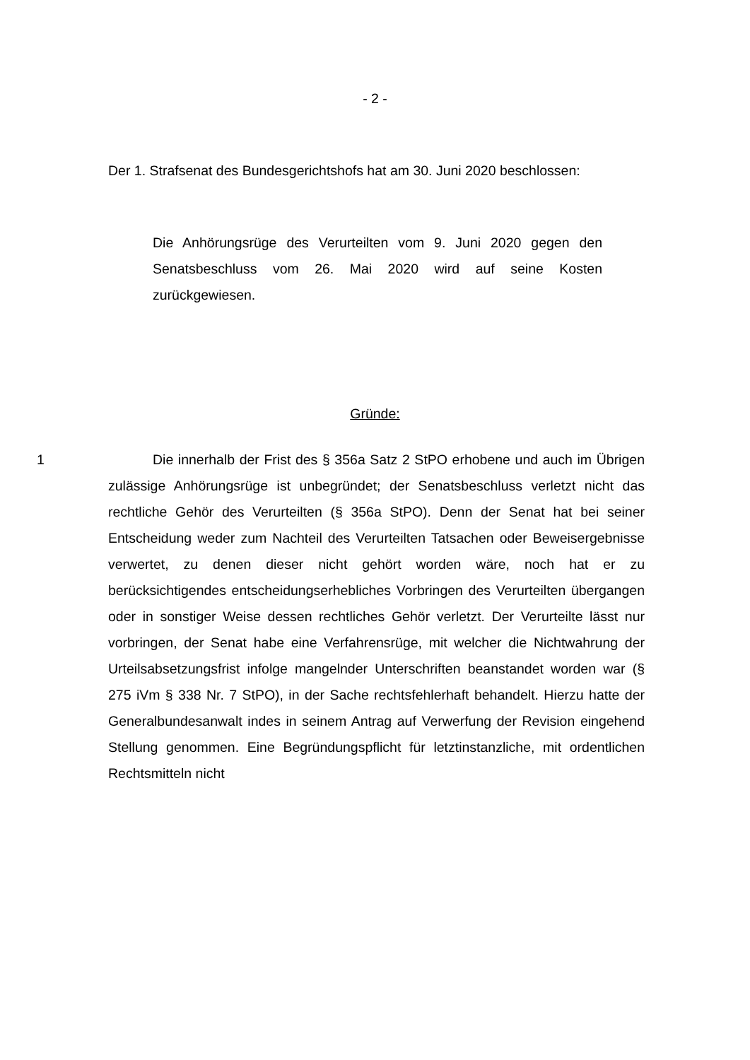- 2 -
Der 1. Strafsenat des Bundesgerichtshofs hat am 30. Juni 2020 beschlossen:
Die Anhörungsrüge des Verurteilten vom 9. Juni 2020 gegen den Senatsbeschluss vom 26. Mai 2020 wird auf seine Kosten zurückgewiesen.
Gründe:
1 Die innerhalb der Frist des § 356a Satz 2 StPO erhobene und auch im Übrigen zulässige Anhörungsrüge ist unbegründet; der Senatsbeschluss verletzt nicht das rechtliche Gehör des Verurteilten (§ 356a StPO). Denn der Senat hat bei seiner Entscheidung weder zum Nachteil des Verurteilten Tatsachen oder Beweisergebnisse verwertet, zu denen dieser nicht gehört worden wäre, noch hat er zu berücksichtigendes entscheidungserhebliches Vorbringen des Verurteilten übergangen oder in sonstiger Weise dessen rechtliches Gehör verletzt. Der Verurteilte lässt nur vorbringen, der Senat habe eine Verfahrensrüge, mit welcher die Nichtwahrung der Urteilsabsetzungsfrist infolge mangelnder Unterschriften beanstandet worden war (§ 275 iVm § 338 Nr. 7 StPO), in der Sache rechtsfehlerhaft behandelt. Hierzu hatte der Generalbundesanwalt indes in seinem Antrag auf Verwerfung der Revision eingehend Stellung genommen. Eine Begründungspflicht für letztinstanzliche, mit ordentlichen Rechtsmitteln nicht